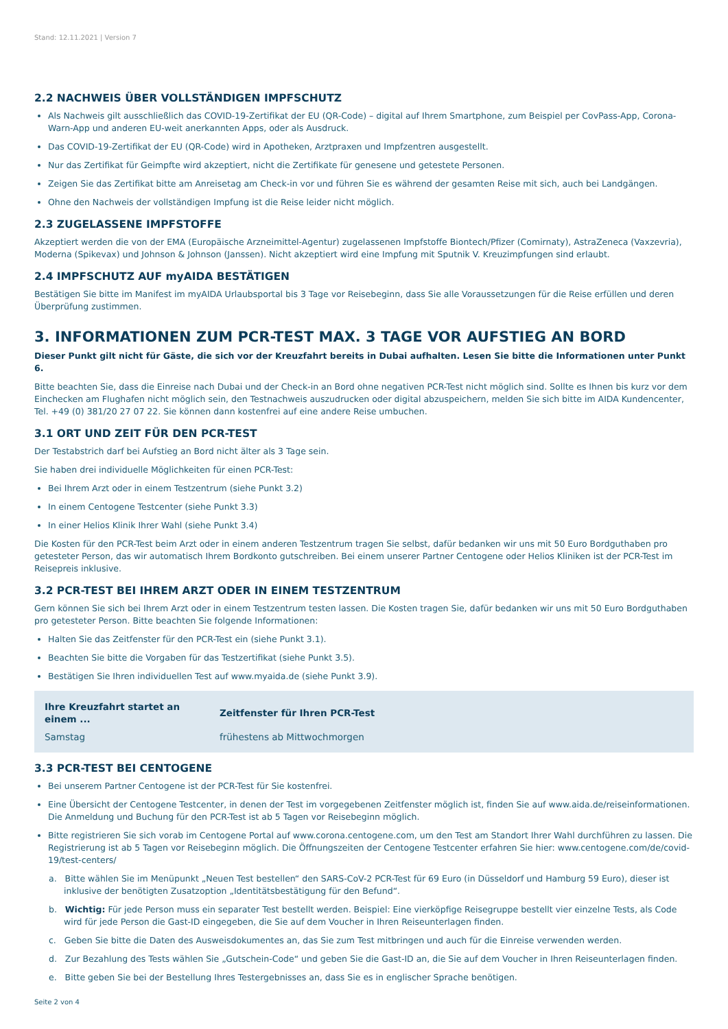Stand: 12.11.2021 | Version 7
2.2 NACHWEIS ÜBER VOLLSTÄNDIGEN IMPFSCHUTZ
Als Nachweis gilt ausschließlich das COVID-19-Zertifikat der EU (QR-Code) – digital auf Ihrem Smartphone, zum Beispiel per CovPass-App, Corona-Warn-App und anderen EU-weit anerkannten Apps, oder als Ausdruck.
Das COVID-19-Zertifikat der EU (QR-Code) wird in Apotheken, Arztpraxen und Impfzentren ausgestellt.
Nur das Zertifikat für Geimpfte wird akzeptiert, nicht die Zertifikate für genesene und getestete Personen.
Zeigen Sie das Zertifikat bitte am Anreisetag am Check-in vor und führen Sie es während der gesamten Reise mit sich, auch bei Landgängen.
Ohne den Nachweis der vollständigen Impfung ist die Reise leider nicht möglich.
2.3 ZUGELASSENE IMPFSTOFFE
Akzeptiert werden die von der EMA (Europäische Arzneimittel-Agentur) zugelassenen Impfstoffe Biontech/Pfizer (Comirnaty), AstraZeneca (Vaxzevria), Moderna (Spikevax) und Johnson & Johnson (Janssen). Nicht akzeptiert wird eine Impfung mit Sputnik V. Kreuzimpfungen sind erlaubt.
2.4 IMPFSCHUTZ AUF myAIDA BESTÄTIGEN
Bestätigen Sie bitte im Manifest im myAIDA Urlaubsportal bis 3 Tage vor Reisebeginn, dass Sie alle Voraussetzungen für die Reise erfüllen und deren Überprüfung zustimmen.
3. INFORMATIONEN ZUM PCR-TEST MAX. 3 TAGE VOR AUFSTIEG AN BORD
Dieser Punkt gilt nicht für Gäste, die sich vor der Kreuzfahrt bereits in Dubai aufhalten. Lesen Sie bitte die Informationen unter Punkt 6.
Bitte beachten Sie, dass die Einreise nach Dubai und der Check-in an Bord ohne negativen PCR-Test nicht möglich sind. Sollte es Ihnen bis kurz vor dem Einchecken am Flughafen nicht möglich sein, den Testnachweis auszudrucken oder digital abzuspeichern, melden Sie sich bitte im AIDA Kundencenter, Tel. +49 (0) 381/20 27 07 22. Sie können dann kostenfrei auf eine andere Reise umbuchen.
3.1 ORT UND ZEIT FÜR DEN PCR-TEST
Der Testabstrich darf bei Aufstieg an Bord nicht älter als 3 Tage sein.
Sie haben drei individuelle Möglichkeiten für einen PCR-Test:
Bei Ihrem Arzt oder in einem Testzentrum (siehe Punkt 3.2)
In einem Centogene Testcenter (siehe Punkt 3.3)
In einer Helios Klinik Ihrer Wahl (siehe Punkt 3.4)
Die Kosten für den PCR-Test beim Arzt oder in einem anderen Testzentrum tragen Sie selbst, dafür bedanken wir uns mit 50 Euro Bordguthaben pro getesteter Person, das wir automatisch Ihrem Bordkonto gutschreiben. Bei einem unserer Partner Centogene oder Helios Kliniken ist der PCR-Test im Reisepreis inklusive.
3.2 PCR-TEST BEI IHREM ARZT ODER IN EINEM TESTZENTRUM
Gern können Sie sich bei Ihrem Arzt oder in einem Testzentrum testen lassen. Die Kosten tragen Sie, dafür bedanken wir uns mit 50 Euro Bordguthaben pro getesteter Person. Bitte beachten Sie folgende Informationen:
Halten Sie das Zeitfenster für den PCR-Test ein (siehe Punkt 3.1).
Beachten Sie bitte die Vorgaben für das Testzertifikat (siehe Punkt 3.5).
Bestätigen Sie Ihren individuellen Test auf www.myaida.de (siehe Punkt 3.9).
| Ihre Kreuzfahrt startet an einem ... | Zeitfenster für Ihren PCR-Test |
| --- | --- |
| Samstag | frühestens ab Mittwochmorgen |
3.3 PCR-TEST BEI CENTOGENE
Bei unserem Partner Centogene ist der PCR-Test für Sie kostenfrei.
Eine Übersicht der Centogene Testcenter, in denen der Test im vorgegebenen Zeitfenster möglich ist, finden Sie auf www.aida.de/reiseinformationen. Die Anmeldung und Buchung für den PCR-Test ist ab 5 Tagen vor Reisebeginn möglich.
Bitte registrieren Sie sich vorab im Centogene Portal auf www.corona.centogene.com, um den Test am Standort Ihrer Wahl durchführen zu lassen. Die Registrierung ist ab 5 Tagen vor Reisebeginn möglich. Die Öffnungszeiten der Centogene Testcenter erfahren Sie hier: www.centogene.com/de/covid-19/test-centers/
a. Bitte wählen Sie im Menüpunkt „Neuen Test bestellen“ den SARS-CoV-2 PCR-Test für 69 Euro (in Düsseldorf und Hamburg 59 Euro), dieser ist inklusive der benötigten Zusatzoption „Identitätsbestätigung für den Befund“.
b. Wichtig: Für jede Person muss ein separater Test bestellt werden. Beispiel: Eine vierköpfige Reisegruppe bestellt vier einzelne Tests, als Code wird für jede Person die Gast-ID eingegeben, die Sie auf dem Voucher in Ihren Reiseunterlagen finden.
c. Geben Sie bitte die Daten des Ausweisdokumentes an, das Sie zum Test mitbringen und auch für die Einreise verwenden werden.
d. Zur Bezahlung des Tests wählen Sie „Gutschein-Code“ und geben Sie die Gast-ID an, die Sie auf dem Voucher in Ihren Reiseunterlagen finden.
e. Bitte geben Sie bei der Bestellung Ihres Testergebnisses an, dass Sie es in englischer Sprache benötigen.
Seite 2 von 4